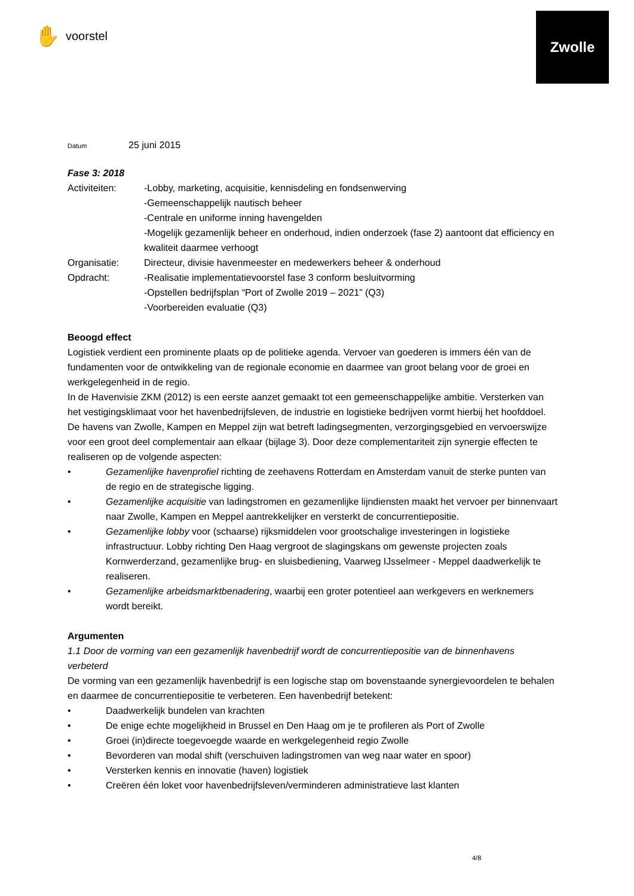✋ voorstel
Zwolle
Datum 25 juni 2015
Fase 3: 2018
Activiteiten: -Lobby, marketing, acquisitie, kennisdeling en fondsenwerving
-Gemeenschappelijk nautisch beheer
-Centrale en uniforme inning havengelden
-Mogelijk gezamenlijk beheer en onderhoud, indien onderzoek (fase 2) aantoont dat efficiency en kwaliteit daarmee verhoogt
Organisatie: Directeur, divisie havenmeester en medewerkers beheer & onderhoud
Opdracht: -Realisatie implementatievoorstel fase 3 conform besluitvorming
-Opstellen bedrijfsplan “Port of Zwolle 2019 – 2021” (Q3)
-Voorbereiden evaluatie (Q3)
Beoogd effect
Logistiek verdient een prominente plaats op de politieke agenda. Vervoer van goederen is immers één van de fundamenten voor de ontwikkeling van de regionale economie en daarmee van groot belang voor de groei en werkgelegenheid in de regio.
In de Havenvisie ZKM (2012) is een eerste aanzet gemaakt tot een gemeenschappelijke ambitie. Versterken van het vestigingsklimaat voor het havenbedrijfsleven, de industrie en logistieke bedrijven vormt hierbij het hoofddoel.
De havens van Zwolle, Kampen en Meppel zijn wat betreft ladingsegmenten, verzorgingsgebied en vervoerswijze voor een groot deel complementair aan elkaar (bijlage 3). Door deze complementariteit zijn synergie effecten te realiseren op de volgende aspecten:
• Gezamenlijke havenprofiel richting de zeehavens Rotterdam en Amsterdam vanuit de sterke punten van de regio en de strategische ligging.
• Gezamenlijke acquisitie van ladingstromen en gezamenlijke lijndiensten maakt het vervoer per binnenvaart naar Zwolle, Kampen en Meppel aantrekkelijker en versterkt de concurrentiepositie.
• Gezamenlijke lobby voor (schaarse) rijksmiddelen voor grootschalige investeringen in logistieke infrastructuur. Lobby richting Den Haag vergroot de slagingskans om gewenste projecten zoals Kornwerderzand, gezamenlijke brug- en sluisbediening, Vaarweg IJsselmeer - Meppel daadwerkelijk te realiseren.
• Gezamenlijke arbeidsmarktbenadering, waarbij een groter potentieel aan werkgevers en werknemers wordt bereikt.
Argumenten
1.1 Door de vorming van een gezamenlijk havenbedrijf wordt de concurrentiepositie van de binnenhavens verbeterd
De vorming van een gezamenlijk havenbedrijf is een logische stap om bovenstaande synergievoordelen te behalen en daarmee de concurrentiepositie te verbeteren. Een havenbedrijf betekent:
• Daadwerkelijk bundelen van krachten
• De enige echte mogelijkheid in Brussel en Den Haag om je te profileren als Port of Zwolle
• Groei (in)directe toegevoegde waarde en werkgelegenheid regio Zwolle
• Bevorderen van modal shift (verschuiven ladingstromen van weg naar water en spoor)
• Versterken kennis en innovatie (haven) logistiek
• Creëren één loket voor havenbedrijfsleven/verminderen administratieve last klanten
4/8